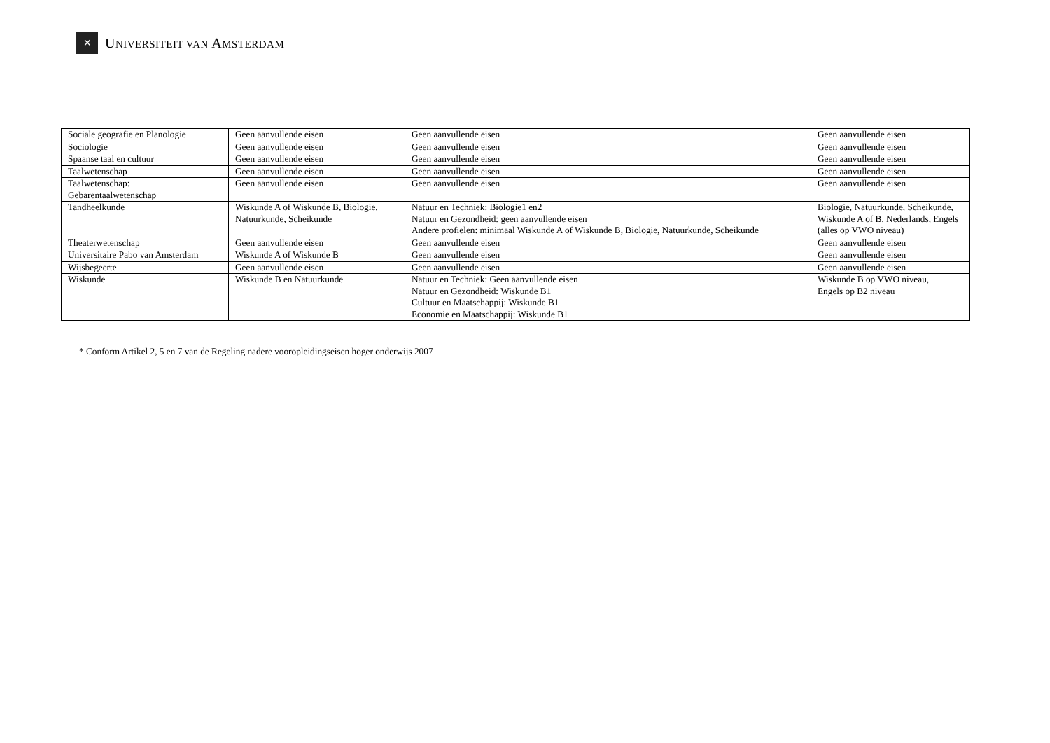✕
UNIVERSITEIT VAN AMSTERDAM
| Sociale geografie en Planologie | Geen aanvullende eisen | Geen aanvullende eisen | Geen aanvullende eisen |
| Sociologie | Geen aanvullende eisen | Geen aanvullende eisen | Geen aanvullende eisen |
| Spaanse taal en cultuur | Geen aanvullende eisen | Geen aanvullende eisen | Geen aanvullende eisen |
| Taalwetenschap | Geen aanvullende eisen | Geen aanvullende eisen | Geen aanvullende eisen |
| Taalwetenschap: Gebarentaalwetenschap | Geen aanvullende eisen | Geen aanvullende eisen | Geen aanvullende eisen |
| Tandheelkunde | Wiskunde A of Wiskunde B, Biologie, Natuurkunde, Scheikunde | Natuur en Techniek: Biologie1 en2 Natuur en Gezondheid: geen aanvullende eisen Andere profielen: minimaal Wiskunde A of Wiskunde B, Biologie, Natuurkunde, Scheikunde | Biologie, Natuurkunde, Scheikunde, Wiskunde A of B, Nederlands, Engels (alles op VWO niveau) |
| Theaterwetenschap | Geen aanvullende eisen | Geen aanvullende eisen | Geen aanvullende eisen |
| Universitaire Pabo van Amsterdam | Wiskunde A of Wiskunde B | Geen aanvullende eisen | Geen aanvullende eisen |
| Wijsbegeerte | Geen aanvullende eisen | Geen aanvullende eisen | Geen aanvullende eisen |
| Wiskunde | Wiskunde B en Natuurkunde | Natuur en Techniek: Geen aanvullende eisen Natuur en Gezondheid: Wiskunde B1 Cultuur en Maatschappij: Wiskunde B1 Economie en Maatschappij: Wiskunde B1 | Wiskunde B op VWO niveau, Engels op B2 niveau |
* Conform Artikel 2, 5 en 7 van de Regeling nadere vooropleidingseisen hoger onderwijs 2007